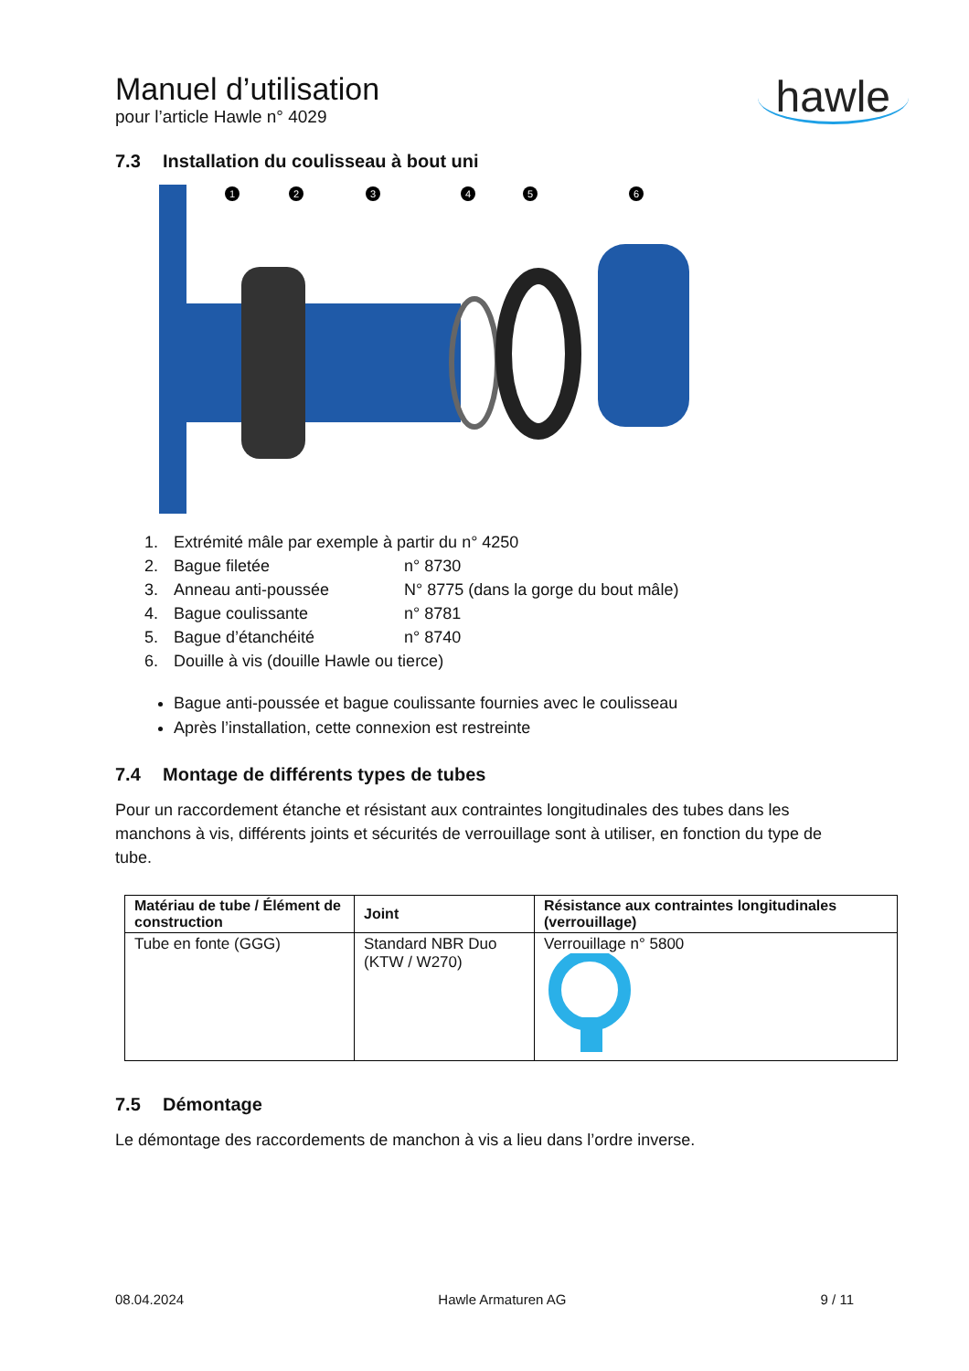Manuel d’utilisation
pour l’article Hawle n° 4029
hawle
7.3 Installation du coulisseau à bout uni
1
2
3
4
5
6
1. Extrémité mâle par exemple à partir du n° 4250
2. Bague filetée n° 8730
3. Anneau anti-poussée N° 8775 (dans la gorge du bout mâle)
4. Bague coulissante n° 8781
5. Bague d’étanchéité n° 8740
6. Douille à vis (douille Hawle ou tierce)
Bague anti-poussée et bague coulissante fournies avec le coulisseau
Après l’installation, cette connexion est restreinte
7.4 Montage de différents types de tubes
Pour un raccordement étanche et résistant aux contraintes longitudinales des tubes dans les manchons à vis, différents joints et sécurités de verrouillage sont à utiliser, en fonction du type de tube.
| Matériau de tube / Élément de construction | Joint | Résistance aux contraintes longitudinales (verrouillage) |
| --- | --- | --- |
| Tube en fonte (GGG) | Standard NBR Duo (KTW / W270) | Verrouillage n° 5800 |
7.5 Démontage
Le démontage des raccordements de manchon à vis a lieu dans l’ordre inverse.
08.04.2024 Hawle Armaturen AG 9 / 11